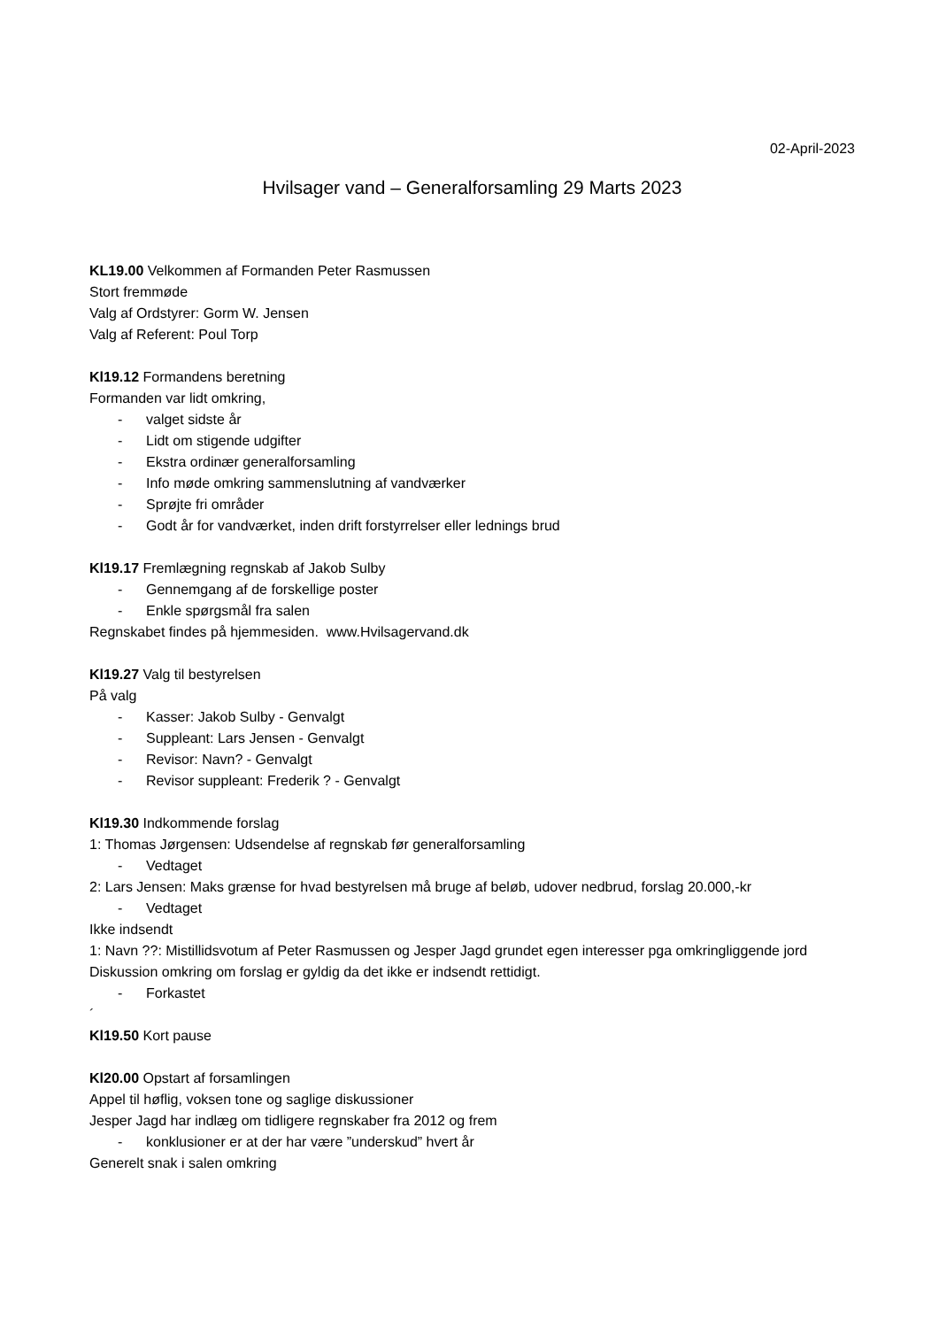02-April-2023
Hvilsager vand – Generalforsamling 29 Marts 2023
KL19.00 Velkommen af Formanden Peter Rasmussen
Stort fremmøde
Valg af Ordstyrer: Gorm W. Jensen
Valg af Referent: Poul Torp
Kl19.12 Formandens beretning
Formanden var lidt omkring,
- valget sidste år
- Lidt om stigende udgifter
- Ekstra ordinær generalforsamling
- Info møde omkring sammenslutning af vandværker
- Sprøjte fri områder
- Godt år for vandværket, inden drift forstyrrelser eller lednings brud
Kl19.17 Fremlægning regnskab af Jakob Sulby
- Gennemgang af de forskellige poster
- Enkle spørgsmål fra salen
Regnskabet findes på hjemmesiden. www.Hvilsagervand.dk
Kl19.27 Valg til bestyrelsen
På valg
- Kasser: Jakob Sulby - Genvalgt
- Suppleant: Lars Jensen - Genvalgt
- Revisor: Navn? - Genvalgt
- Revisor suppleant: Frederik ? - Genvalgt
Kl19.30 Indkommende forslag
1: Thomas Jørgensen: Udsendelse af regnskab før generalforsamling
- Vedtaget
2: Lars Jensen: Maks grænse for hvad bestyrelsen må bruge af beløb, udover nedbrud, forslag 20.000,-kr
- Vedtaget
Ikke indsendt
1: Navn ??: Mistillidsvotum af Peter Rasmussen og Jesper Jagd grundet egen interesser pga omkringliggende jord
Diskussion omkring om forslag er gyldig da det ikke er indsendt rettidigt.
- Forkastet
´
Kl19.50 Kort pause
Kl20.00 Opstart af forsamlingen
Appel til høflig, voksen tone og saglige diskussioner
Jesper Jagd har indlæg om tidligere regnskaber fra 2012 og frem
- konklusioner er at der har være ”underskud” hvert år
Generelt snak i salen omkring